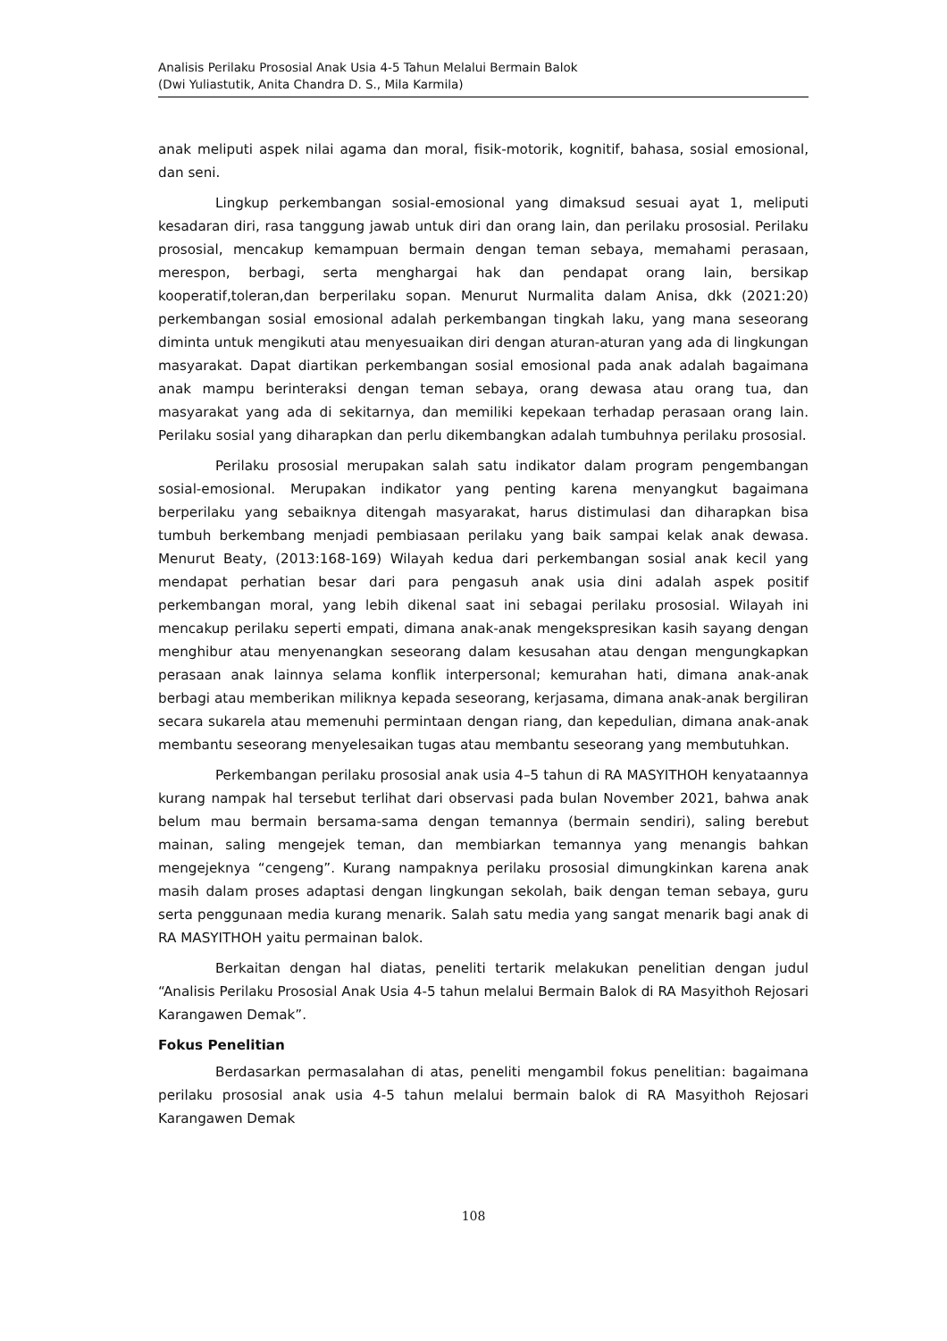Analisis Perilaku Prososial Anak Usia 4-5 Tahun Melalui Bermain Balok
(Dwi Yuliastutik, Anita Chandra D. S., Mila Karmila)
anak meliputi aspek nilai agama dan moral, fisik-motorik, kognitif, bahasa, sosial emosional, dan seni.
Lingkup perkembangan sosial-emosional yang dimaksud sesuai ayat 1, meliputi kesadaran diri, rasa tanggung jawab untuk diri dan orang lain, dan perilaku prososial. Perilaku prososial, mencakup kemampuan bermain dengan teman sebaya, memahami perasaan, merespon, berbagi, serta menghargai hak dan pendapat orang lain, bersikap kooperatif,toleran,dan berperilaku sopan. Menurut Nurmalita dalam Anisa, dkk (2021:20) perkembangan sosial emosional adalah perkembangan tingkah laku, yang mana seseorang diminta untuk mengikuti atau menyesuaikan diri dengan aturan-aturan yang ada di lingkungan masyarakat. Dapat diartikan perkembangan sosial emosional pada anak adalah bagaimana anak mampu berinteraksi dengan teman sebaya, orang dewasa atau orang tua, dan masyarakat yang ada di sekitarnya, dan memiliki kepekaan terhadap perasaan orang lain. Perilaku sosial yang diharapkan dan perlu dikembangkan adalah tumbuhnya perilaku prososial.
Perilaku prososial merupakan salah satu indikator dalam program pengembangan sosial-emosional. Merupakan indikator yang penting karena menyangkut bagaimana berperilaku yang sebaiknya ditengah masyarakat, harus distimulasi dan diharapkan bisa tumbuh berkembang menjadi pembiasaan perilaku yang baik sampai kelak anak dewasa. Menurut Beaty, (2013:168-169) Wilayah kedua dari perkembangan sosial anak kecil yang mendapat perhatian besar dari para pengasuh anak usia dini adalah aspek positif perkembangan moral, yang lebih dikenal saat ini sebagai perilaku prososial. Wilayah ini mencakup perilaku seperti empati, dimana anak-anak mengekspresikan kasih sayang dengan menghibur atau menyenangkan seseorang dalam kesusahan atau dengan mengungkapkan perasaan anak lainnya selama konflik interpersonal; kemurahan hati, dimana anak-anak berbagi atau memberikan miliknya kepada seseorang, kerjasama, dimana anak-anak bergiliran secara sukarela atau memenuhi permintaan dengan riang, dan kepedulian, dimana anak-anak membantu seseorang menyelesaikan tugas atau membantu seseorang yang membutuhkan.
Perkembangan perilaku prososial anak usia 4–5 tahun di RA MASYITHOH kenyataannya kurang nampak hal tersebut terlihat dari observasi pada bulan November 2021, bahwa anak belum mau bermain bersama-sama dengan temannya (bermain sendiri), saling berebut mainan, saling mengejek teman, dan membiarkan temannya yang menangis bahkan mengejeknya “cengeng”. Kurang nampaknya perilaku prososial dimungkinkan karena anak masih dalam proses adaptasi dengan lingkungan sekolah, baik dengan teman sebaya, guru serta penggunaan media kurang menarik. Salah satu media yang sangat menarik bagi anak di RA MASYITHOH yaitu permainan balok.
Berkaitan dengan hal diatas, peneliti tertarik melakukan penelitian dengan judul “Analisis Perilaku Prososial Anak Usia 4-5 tahun melalui Bermain Balok di RA Masyithoh Rejosari Karangawen Demak”.
Fokus Penelitian
Berdasarkan permasalahan di atas, peneliti mengambil fokus penelitian: bagaimana perilaku prososial anak usia 4-5 tahun melalui bermain balok di RA Masyithoh Rejosari Karangawen Demak
108